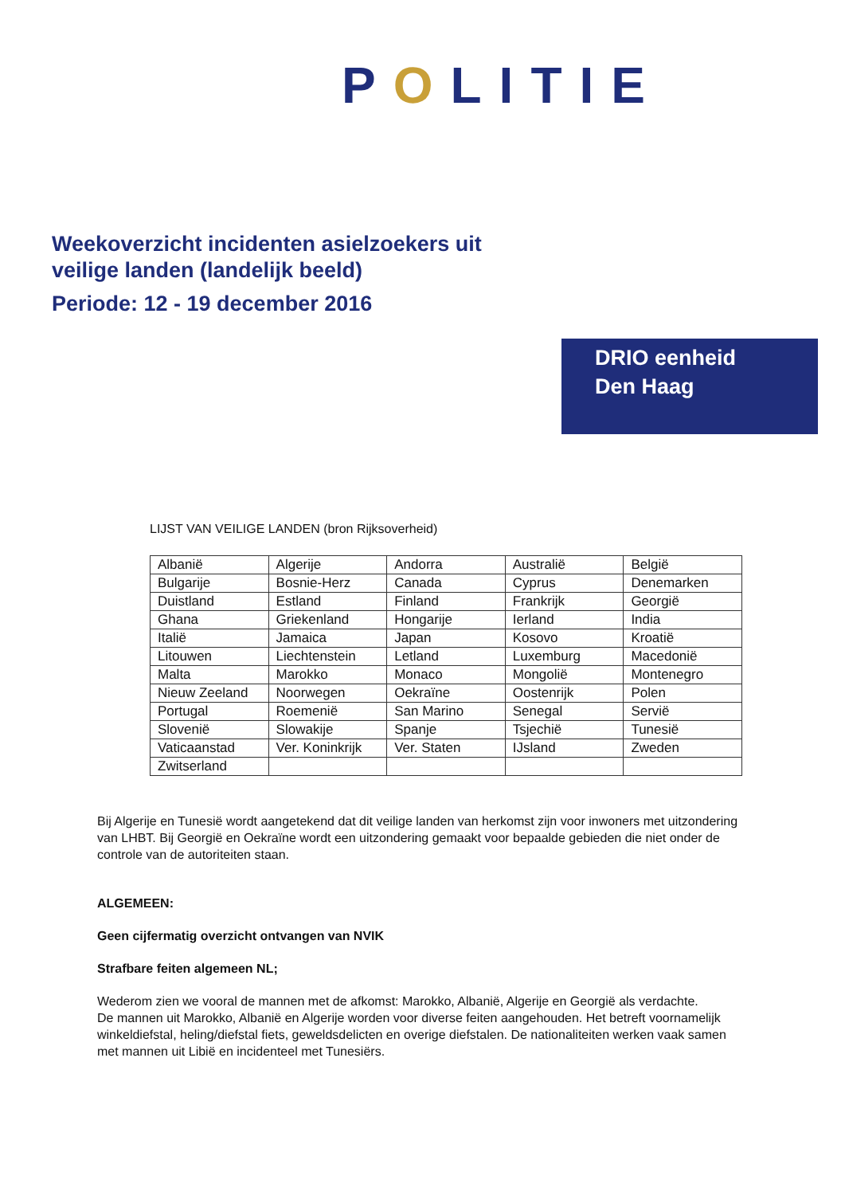POLITIE
Weekoverzicht incidenten asielzoekers uit
veilige landen (landelijk beeld)
Periode: 12 - 19 december 2016
DRIO eenheid
Den Haag
LIJST VAN VEILIGE LANDEN (bron Rijksoverheid)
| Albanië | Algerije | Andorra | Australië | België |
| Bulgarije | Bosnie-Herz | Canada | Cyprus | Denemarken |
| Duistland | Estland | Finland | Frankrijk | Georgië |
| Ghana | Griekenland | Hongarije | Ierland | India |
| Italië | Jamaica | Japan | Kosovo | Kroatië |
| Litouwen | Liechtenstein | Letland | Luxemburg | Macedonië |
| Malta | Marokko | Monaco | Mongolië | Montenegro |
| Nieuw Zeeland | Noorwegen | Oekraïne | Oostenrijk | Polen |
| Portugal | Roemenië | San Marino | Senegal | Servië |
| Slovenië | Slowakije | Spanje | Tsjechië | Tunesië |
| Vaticaanstad | Ver. Koninkrijk | Ver. Staten | IJsland | Zweden |
| Zwitserland | | | | |
Bij Algerije en Tunesië wordt aangetekend dat dit veilige landen van herkomst zijn voor inwoners met uitzondering van LHBT. Bij Georgië en Oekraïne wordt een uitzondering gemaakt voor bepaalde gebieden die niet onder de controle van de autoriteiten staan.
ALGEMEEN:
Geen cijfermatig overzicht ontvangen van NVIK
Strafbare feiten algemeen NL;
Wederom zien we vooral de mannen met de afkomst: Marokko, Albanië, Algerije en Georgië als verdachte.
De mannen uit Marokko, Albanië en Algerije worden voor diverse feiten aangehouden. Het betreft voornamelijk winkeldiefstal, heling/diefstal fiets, geweldsdelicten en overige diefstalen. De nationaliteiten werken vaak samen met mannen uit Libië en incidenteel met Tunesiërs.